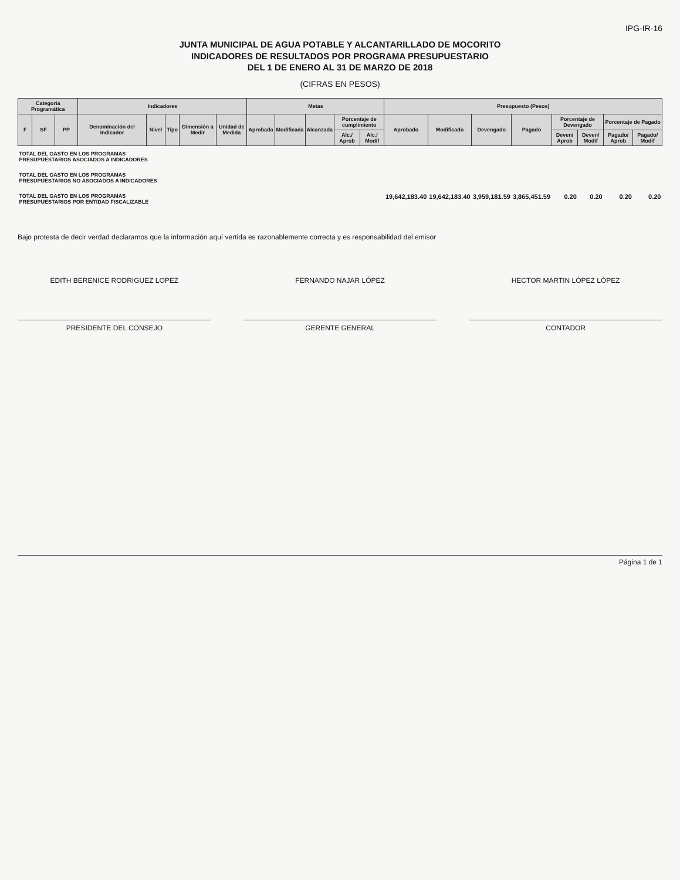IPG-IR-16
JUNTA MUNICIPAL DE AGUA POTABLE Y ALCANTARILLADO DE MOCORITO
INDICADORES DE RESULTADOS POR PROGRAMA PRESUPUESTARIO
DEL 1 DE ENERO AL 31 DE MARZO DE 2018
(CIFRAS EN PESOS)
| Categoría Programática | | | Indicadores | | | | | Metas | | | | | Presupuesto (Pesos) | | | | | | | |
| --- | --- | --- | --- | --- | --- | --- | --- | --- | --- | --- | --- | --- | --- | --- | --- | --- | --- | --- | --- | --- |
| F | SF | PP | Denominación del Indicador | Nivel | Tipo | Dimensión a Medir | Unidad de Medida | Aprobada | Modificada | Alcanzada | Porcentaje de cumplimiento | | Aprobado | Modificado | Devengado | Pagado | Porcentaje de Devengado | | Porcentaje de Pagado | |
| | | | | | | | | | | | Alc./ Aprob | Alc./ Modif | | | | | Deven/ Aprob | Deven/ Modif | Pagado/ Aprob | Pagado/ Modif |
| TOTAL DEL GASTO EN LOS PROGRAMAS PRESUPUESTARIOS ASOCIADOS A INDICADORES | | | | | | | | | | | | | | | | | | | | |
| TOTAL DEL GASTO EN LOS PROGRAMAS PRESUPUESTARIOS NO ASOCIADOS A INDICADORES | | | | | | | | | | | | | | | | | | | | |
| TOTAL DEL GASTO EN LOS PROGRAMAS PRESUPUESTARIOS POR ENTIDAD FISCALIZABLE | | | | | | | | | | | | | 19,642,183.40 | 19,642,183.40 | 3,959,181.59 | 3,865,451.59 | 0.20 | 0.20 | 0.20 | 0.20 |
Bajo protesta de decir verdad declaramos que la información aquí vertida es razonablemente correcta y es responsabilidad del emisor
EDITH BERENICE RODRIGUEZ LOPEZ
PRESIDENTE DEL CONSEJO
FERNANDO NAJAR LÓPEZ
GERENTE GENERAL
HECTOR MARTIN LÓPEZ LÓPEZ
CONTADOR
Página 1 de 1